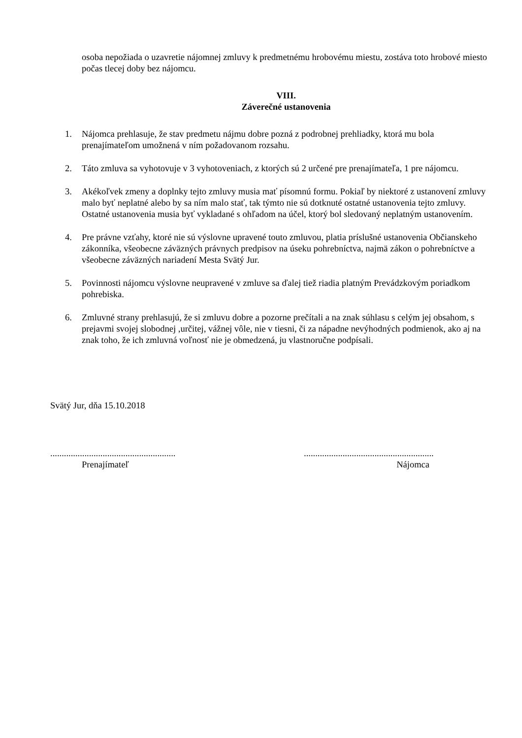osoba nepožiada o uzavretie nájomnej zmluvy k predmetnému hrobovému miestu, zostáva toto hrobové miesto počas tlecej doby bez nájomcu.
VIII.
Záverečné ustanovenia
1. Nájomca prehlasuje, že stav predmetu nájmu dobre pozná z podrobnej prehliadky, ktorá mu bola prenajímateľom umožnená v ním požadovanom rozsahu.
2. Táto zmluva sa vyhotovuje v 3 vyhotoveniach, z ktorých sú 2 určené pre prenajímateľa, 1 pre nájomcu.
3. Akékoľvek zmeny a doplnky tejto zmluvy musia mať písomnú formu. Pokiaľ by niektoré z ustanovení zmluvy malo byť neplatné alebo by sa ním malo stať, tak týmto nie sú dotknuté ostatné ustanovenia tejto zmluvy. Ostatné ustanovenia musia byť vykladané s ohľadom na účel, ktorý bol sledovaný neplatným ustanovením.
4. Pre právne vzťahy, ktoré nie sú výslovne upravené touto zmluvou, platia príslušné ustanovenia Občianskeho zákonníka, všeobecne záväzných právnych predpisov na úseku pohrebníctva, najmä zákon o pohrebníctve a všeobecne záväzných nariadení Mesta Svätý Jur.
5. Povinnosti nájomcu výslovne neupravené v zmluve sa ďalej tiež riadia platným Prevádzkovým poriadkom pohrebiska.
6. Zmluvné strany prehlasujú, že si zmluvu dobre a pozorne prečítali a na znak súhlasu s celým jej obsahom, s prejavmi svojej slobodnej ,určitej, vážnej vôle, nie v tiesni, či za nápadne nevýhodných podmienok, ako aj na znak toho, že ich zmluvná voľnosť nie je obmedzená, ju vlastnoručne podpísali.
Svätý Jur, dňa 15.10.2018
.......................................................
Prenajímateľ
.........................................................
Nájomca